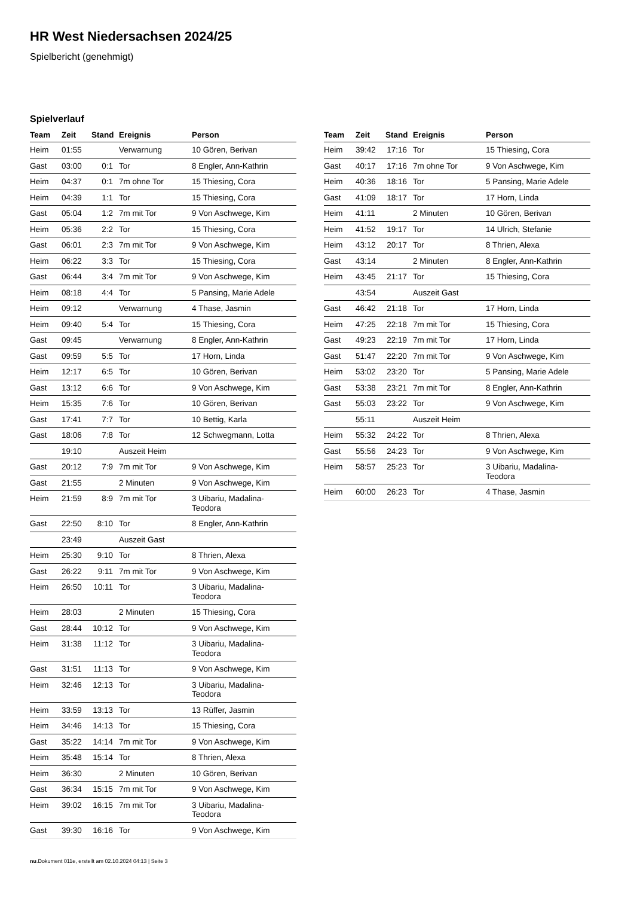HR West Niedersachsen 2024/25
Spielbericht (genehmigt)
Spielverlauf
| Team | Zeit | Stand | Ereignis | Person |
| --- | --- | --- | --- | --- |
| Heim | 01:55 | | Verwarnung | 10 Gören, Berivan |
| Gast | 03:00 | 0:1 | Tor | 8 Engler, Ann-Kathrin |
| Heim | 04:37 | 0:1 | 7m ohne Tor | 15 Thiesing, Cora |
| Heim | 04:39 | 1:1 | Tor | 15 Thiesing, Cora |
| Gast | 05:04 | 1:2 | 7m mit Tor | 9 Von Aschwege, Kim |
| Heim | 05:36 | 2:2 | Tor | 15 Thiesing, Cora |
| Gast | 06:01 | 2:3 | 7m mit Tor | 9 Von Aschwege, Kim |
| Heim | 06:22 | 3:3 | Tor | 15 Thiesing, Cora |
| Gast | 06:44 | 3:4 | 7m mit Tor | 9 Von Aschwege, Kim |
| Heim | 08:18 | 4:4 | Tor | 5 Pansing, Marie Adele |
| Heim | 09:12 | | Verwarnung | 4 Thase, Jasmin |
| Heim | 09:40 | 5:4 | Tor | 15 Thiesing, Cora |
| Gast | 09:45 | | Verwarnung | 8 Engler, Ann-Kathrin |
| Gast | 09:59 | 5:5 | Tor | 17 Horn, Linda |
| Heim | 12:17 | 6:5 | Tor | 10 Gören, Berivan |
| Gast | 13:12 | 6:6 | Tor | 9 Von Aschwege, Kim |
| Heim | 15:35 | 7:6 | Tor | 10 Gören, Berivan |
| Gast | 17:41 | 7:7 | Tor | 10 Bettig, Karla |
| Gast | 18:06 | 7:8 | Tor | 12 Schwegmann, Lotta |
| | 19:10 | | Auszeit Heim | |
| Gast | 20:12 | 7:9 | 7m mit Tor | 9 Von Aschwege, Kim |
| Gast | 21:55 | | 2 Minuten | 9 Von Aschwege, Kim |
| Heim | 21:59 | 8:9 | 7m mit Tor | 3 Uibariu, Madalina- Teodora |
| Gast | 22:50 | 8:10 | Tor | 8 Engler, Ann-Kathrin |
| | 23:49 | | Auszeit Gast | |
| Heim | 25:30 | 9:10 | Tor | 8 Thrien, Alexa |
| Gast | 26:22 | 9:11 | 7m mit Tor | 9 Von Aschwege, Kim |
| Heim | 26:50 | 10:11 | Tor | 3 Uibariu, Madalina- Teodora |
| Heim | 28:03 | | 2 Minuten | 15 Thiesing, Cora |
| Gast | 28:44 | 10:12 | Tor | 9 Von Aschwege, Kim |
| Heim | 31:38 | 11:12 | Tor | 3 Uibariu, Madalina- Teodora |
| Gast | 31:51 | 11:13 | Tor | 9 Von Aschwege, Kim |
| Heim | 32:46 | 12:13 | Tor | 3 Uibariu, Madalina- Teodora |
| Heim | 33:59 | 13:13 | Tor | 13 Rüffer, Jasmin |
| Heim | 34:46 | 14:13 | Tor | 15 Thiesing, Cora |
| Gast | 35:22 | 14:14 | 7m mit Tor | 9 Von Aschwege, Kim |
| Heim | 35:48 | 15:14 | Tor | 8 Thrien, Alexa |
| Heim | 36:30 | | 2 Minuten | 10 Gören, Berivan |
| Gast | 36:34 | 15:15 | 7m mit Tor | 9 Von Aschwege, Kim |
| Heim | 39:02 | 16:15 | 7m mit Tor | 3 Uibariu, Madalina- Teodora |
| Gast | 39:30 | 16:16 | Tor | 9 Von Aschwege, Kim |
| Team | Zeit | Stand | Ereignis | Person |
| --- | --- | --- | --- | --- |
| Heim | 39:42 | 17:16 | Tor | 15 Thiesing, Cora |
| Gast | 40:17 | 17:16 | 7m ohne Tor | 9 Von Aschwege, Kim |
| Heim | 40:36 | 18:16 | Tor | 5 Pansing, Marie Adele |
| Gast | 41:09 | 18:17 | Tor | 17 Horn, Linda |
| Heim | 41:11 | | 2 Minuten | 10 Gören, Berivan |
| Heim | 41:52 | 19:17 | Tor | 14 Ulrich, Stefanie |
| Heim | 43:12 | 20:17 | Tor | 8 Thrien, Alexa |
| Gast | 43:14 | | 2 Minuten | 8 Engler, Ann-Kathrin |
| Heim | 43:45 | 21:17 | Tor | 15 Thiesing, Cora |
| | 43:54 | | Auszeit Gast | |
| Gast | 46:42 | 21:18 | Tor | 17 Horn, Linda |
| Heim | 47:25 | 22:18 | 7m mit Tor | 15 Thiesing, Cora |
| Gast | 49:23 | 22:19 | 7m mit Tor | 17 Horn, Linda |
| Gast | 51:47 | 22:20 | 7m mit Tor | 9 Von Aschwege, Kim |
| Heim | 53:02 | 23:20 | Tor | 5 Pansing, Marie Adele |
| Gast | 53:38 | 23:21 | 7m mit Tor | 8 Engler, Ann-Kathrin |
| Gast | 55:03 | 23:22 | Tor | 9 Von Aschwege, Kim |
| | 55:11 | | Auszeit Heim | |
| Heim | 55:32 | 24:22 | Tor | 8 Thrien, Alexa |
| Gast | 55:56 | 24:23 | Tor | 9 Von Aschwege, Kim |
| Heim | 58:57 | 25:23 | Tor | 3 Uibariu, Madalina- Teodora |
| Heim | 60:00 | 26:23 | Tor | 4 Thase, Jasmin |
nu.Dokument 011e, erstellt am 02.10.2024 04:13 | Seite 3